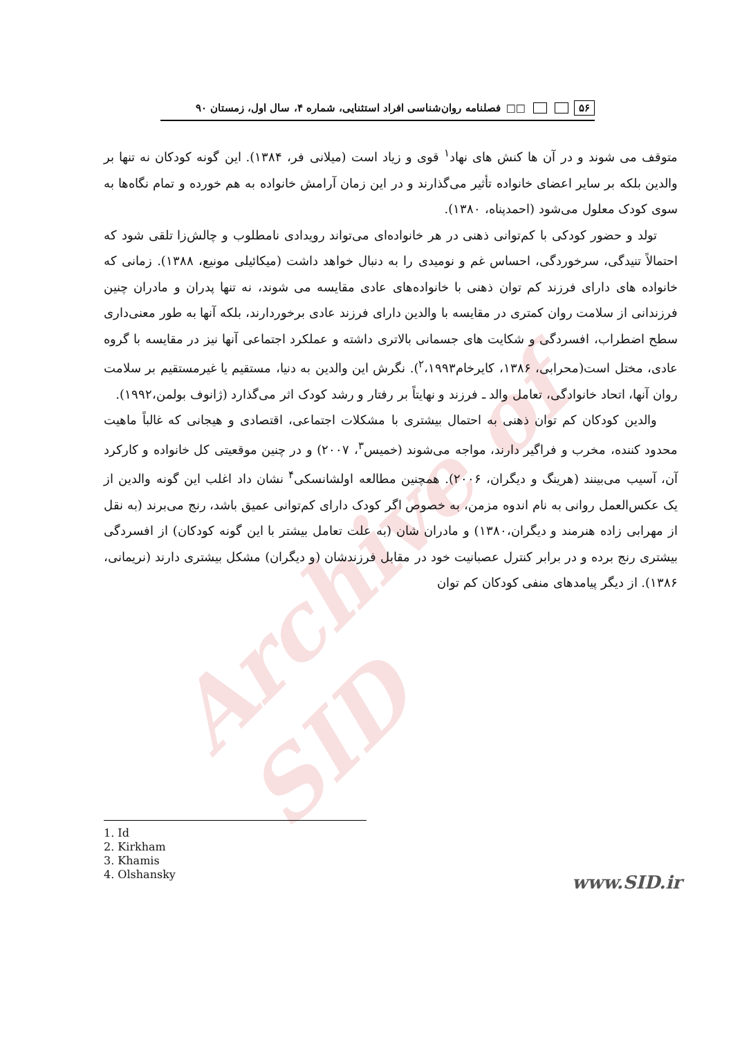Archive of SID
۵۶ □□ فصلنامه روان‌شناسی افراد استثنایی، شماره ۴، سال اول، زمستان ۹۰
متوقف می شوند و در آن ها کنش های نهاد<sup>۱</sup> قوی و زیاد است (میلانی فر، ۱۳۸۴). این گونه کودکان نه تنها بر والدین بلکه بر سایر اعضای خانواده تأثیر می‌گذارند و در این زمان آرامش خانواده به هم خورده و تمام نگاه‌ها به سوی کودک معلول می‌شود (احمدپناه، ۱۳۸۰).
تولد و حضور کودکی با کم‌توانی ذهنی در هر خانواده‌ای می‌تواند رویدادی نامطلوب و چالش‌زا تلقی شود که احتمالاً تنیدگی، سرخوردگی، احساس غم و نومیدی را به دنبال خواهد داشت (میکائیلی مونیع، ۱۳۸۸). زمانی که خانواده های دارای فرزند کم توان ذهنی با خانواده‌های عادی مقایسه می شوند، نه تنها پدران و مادران چنین فرزندانی از سلامت روان کمتری در مقایسه با والدین دارای فرزند عادی برخوردارند، بلکه آنها به طور معنی‌داری سطح اضطراب، افسردگی و شکایت های جسمانی بالاتری داشته و عملکرد اجتماعی آنها نیز در مقایسه با گروه عادی، مختل است(محرابی، ۱۳۸۶، کایرخام<sup>۲</sup>،۱۹۹۳). نگرش این والدین به دنیا، مستقیم یا غیرمستقیم بر سلامت روان آنها، اتحاد خانوادگی، تعامل والد ـ فرزند و نهایتاً بر رفتار و رشد کودک اثر می‌گذارد (ژانوف بولمن،۱۹۹۲).
والدین کودکان کم توان ذهنی به احتمال بیشتری با مشکلات اجتماعی، اقتصادی و هیجانی که غالباً ماهیت محدود کننده، مخرب و فراگیر دارند، مواجه می‌شوند (خمیس<sup>۳</sup>، ۲۰۰۷) و در چنین موقعیتی کل خانواده و کارکرد آن، آسیب می‌بینند (هرینگ و دیگران، ۲۰۰۶). همچنین مطالعه اولشانسکی<sup>۴</sup> نشان داد اغلب این گونه والدین از یک عکس‌العمل روانی به نام اندوه مزمن، به خصوص اگر کودک دارای کم‌توانی عمیق باشد، رنج می‌برند (به نقل از مهرابی زاده هنرمند و دیگران،۱۳۸۰) و مادران شان (به علت تعامل بیشتر با این گونه کودکان) از افسردگی بیشتری رنج برده و در برابر کنترل عصبانیت خود در مقابل فرزندشان (و دیگران) مشکل بیشتری دارند (نریمانی، ۱۳۸۶). از دیگر پیامدهای منفی کودکان کم توان
1. Id
2. Kirkham
3. Khamis
4. Olshansky
www.SID.ir